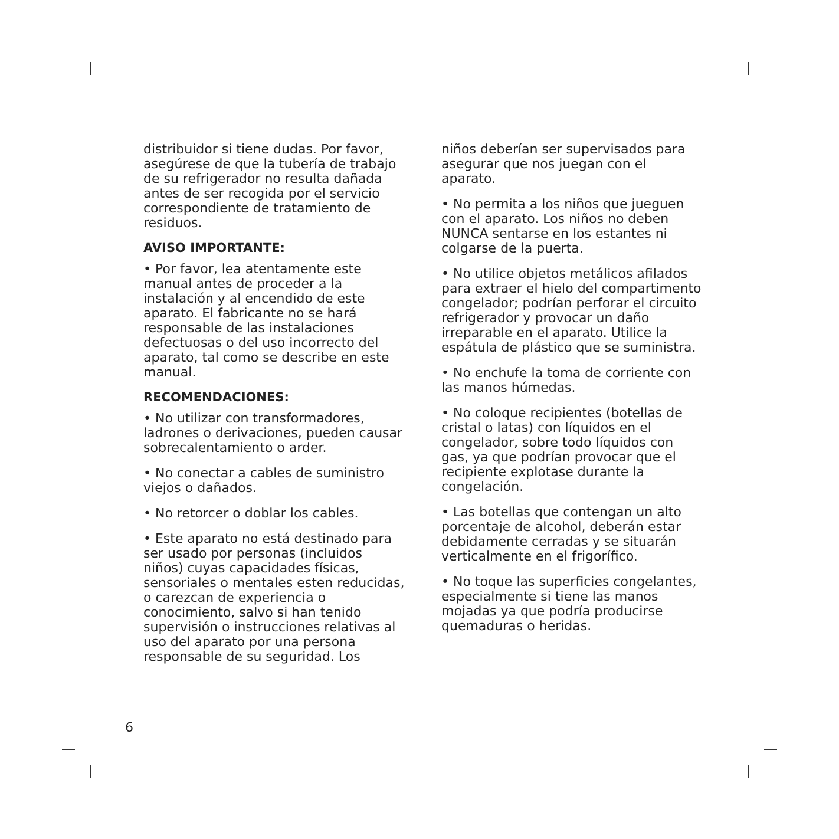distribuidor si tiene dudas. Por favor, asegúrese de que la tubería de trabajo de su refrigerador no resulta dañada antes de ser recogida por el servicio correspondiente de tratamiento de residuos.
AVISO IMPORTANTE:
• Por favor, lea atentamente este manual antes de proceder a la instalación y al encendido de este aparato. El fabricante no se hará responsable de las instalaciones defectuosas o del uso incorrecto del aparato, tal como se describe en este manual.
RECOMENDACIONES:
• No utilizar con transformadores, ladrones o derivaciones, pueden causar sobrecalentamiento o arder.
• No conectar a cables de suministro viejos o dañados.
• No retorcer o doblar los cables.
• Este aparato no está destinado para ser usado por personas (incluidos niños) cuyas capacidades físicas, sensoriales o mentales esten reducidas, o carezcan de experiencia o conocimiento, salvo si han tenido supervisión o instrucciones relativas al uso del aparato por una persona responsable de su seguridad. Los
niños deberían ser supervisados para asegurar que nos juegan con el aparato.
• No permita a los niños que jueguen con el aparato. Los niños no deben NUNCA sentarse en los estantes ni colgarse de la puerta.
• No utilice objetos metálicos afilados para extraer el hielo del compartimento congelador; podrían perforar el circuito refrigerador y provocar un daño irreparable en el aparato. Utilice la espátula de plástico que se suministra.
• No enchufe la toma de corriente con las manos húmedas.
• No coloque recipientes (botellas de cristal o latas) con líquidos en el congelador, sobre todo líquidos con gas, ya que podrían provocar que el recipiente explotase durante la congelación.
• Las botellas que contengan un alto porcentaje de alcohol, deberán estar debidamente cerradas y se situarán verticalmente en el frigorífico.
• No toque las superficies congelantes, especialmente si tiene las manos mojadas ya que podría producirse quemaduras o heridas.
6